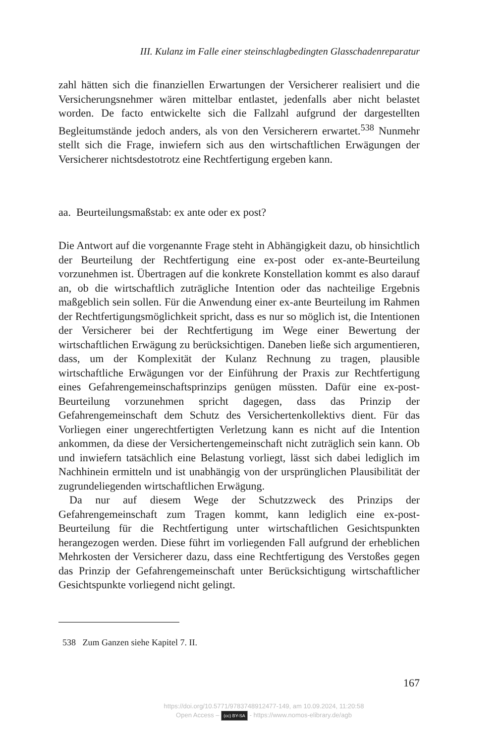III. Kulanz im Falle einer steinschlagbedingten Glasschadenreparatur
zahl hätten sich die finanziellen Erwartungen der Versicherer realisiert und die Versicherungsnehmer wären mittelbar entlastet, jedenfalls aber nicht belastet worden. De facto entwickelte sich die Fallzahl aufgrund der dargestellten Begleitumstände jedoch anders, als von den Versicherern erwartet.<sup>538</sup> Nunmehr stellt sich die Frage, inwiefern sich aus den wirtschaftlichen Erwägungen der Versicherer nichtsdestotrotz eine Rechtfertigung ergeben kann.
aa. Beurteilungsmaßstab: ex ante oder ex post?
Die Antwort auf die vorgenannte Frage steht in Abhängigkeit dazu, ob hinsichtlich der Beurteilung der Rechtfertigung eine ex-post oder ex-ante-Beurteilung vorzunehmen ist. Übertragen auf die konkrete Konstellation kommt es also darauf an, ob die wirtschaftlich zuträgliche Intention oder das nachteilige Ergebnis maßgeblich sein sollen. Für die Anwendung einer ex-ante Beurteilung im Rahmen der Rechtfertigungsmöglichkeit spricht, dass es nur so möglich ist, die Intentionen der Versicherer bei der Rechtfertigung im Wege einer Bewertung der wirtschaftlichen Erwägung zu berücksichtigen. Daneben ließe sich argumentieren, dass, um der Komplexität der Kulanz Rechnung zu tragen, plausible wirtschaftliche Erwägungen vor der Einführung der Praxis zur Rechtfertigung eines Gefahrengemeinschaftsprinzips genügen müssten. Dafür eine ex-post-Beurteilung vorzunehmen spricht dagegen, dass das Prinzip der Gefahrengemeinschaft dem Schutz des Versichertenkollektivs dient. Für das Vorliegen einer ungerechtfertigten Verletzung kann es nicht auf die Intention ankommen, da diese der Versichertengemeinschaft nicht zuträglich sein kann. Ob und inwiefern tatsächlich eine Belastung vorliegt, lässt sich dabei lediglich im Nachhinein ermitteln und ist unabhängig von der ursprünglichen Plausibilität der zugrundeliegenden wirtschaftlichen Erwägung.
Da nur auf diesem Wege der Schutzzweck des Prinzips der Gefahrengemeinschaft zum Tragen kommt, kann lediglich eine ex-post-Beurteilung für die Rechtfertigung unter wirtschaftlichen Gesichtspunkten herangezogen werden. Diese führt im vorliegenden Fall aufgrund der erheblichen Mehrkosten der Versicherer dazu, dass eine Rechtfertigung des Verstoßes gegen das Prinzip der Gefahrengemeinschaft unter Berücksichtigung wirtschaftlicher Gesichtspunkte vorliegend nicht gelingt.
538 Zum Ganzen siehe Kapitel 7. II.
167
https://doi.org/10.5771/9783748912477-149, am 10.09.2024, 11:20:58
Open Access – (cc) BY-SA - https://www.nomos-elibrary.de/agb